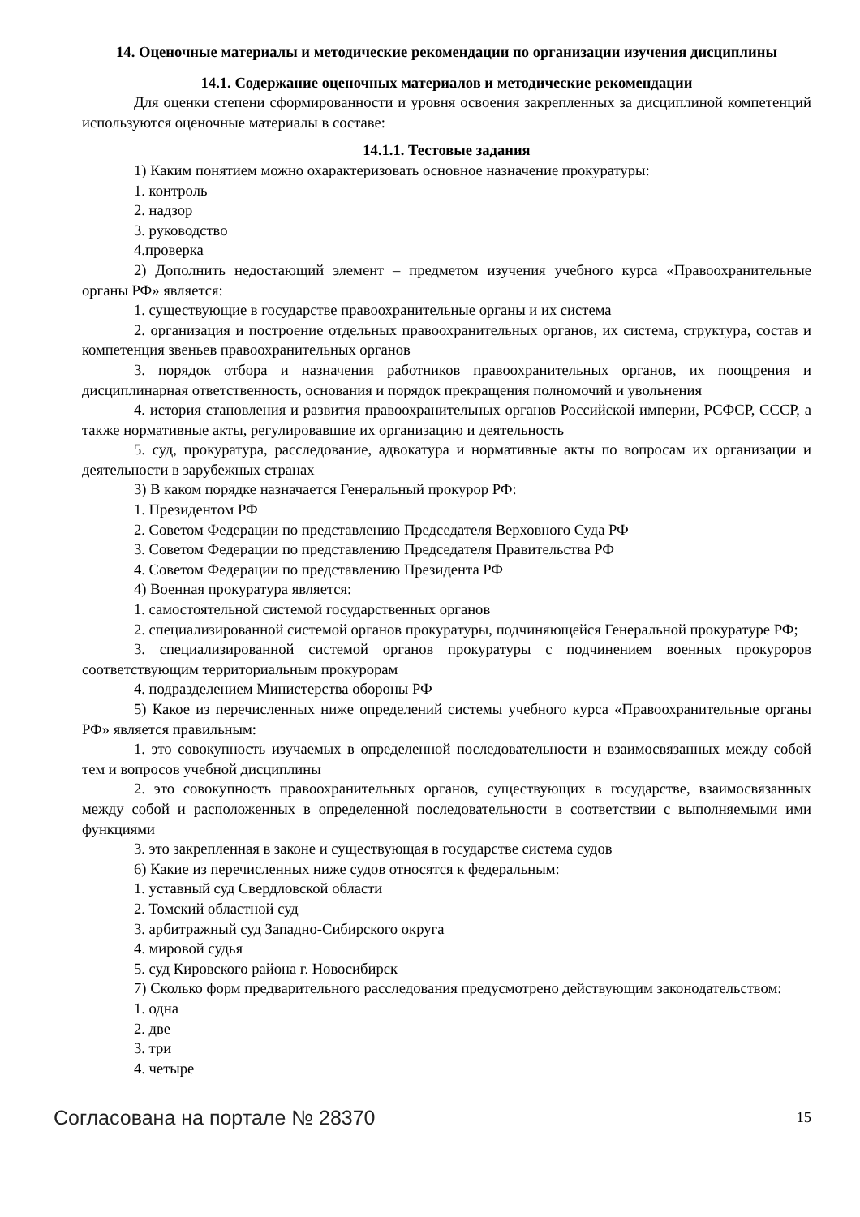14. Оценочные материалы и методические рекомендации по организации изучения дисциплины
14.1. Содержание оценочных материалов и методические рекомендации
Для оценки степени сформированности и уровня освоения закрепленных за дисциплиной компетенций используются оценочные материалы в составе:
14.1.1. Тестовые задания
1) Каким понятием можно охарактеризовать основное назначение прокуратуры:
1. контроль
2. надзор
3. руководство
4.проверка
2) Дополнить недостающий элемент – предметом изучения учебного курса «Правоохранительные органы РФ» является:
1. существующие в государстве правоохранительные органы и их система
2. организация и построение отдельных правоохранительных органов, их система, структура, состав и компетенция звеньев правоохранительных органов
3. порядок отбора и назначения работников правоохранительных органов, их поощрения и дисциплинарная ответственность, основания и порядок прекращения полномочий и увольнения
4. история становления и развития правоохранительных органов Российской империи, РСФСР, СССР, а также нормативные акты, регулировавшие их организацию и деятельность
5. суд, прокуратура, расследование, адвокатура и нормативные акты по вопросам их организации и деятельности в зарубежных странах
3) В каком порядке назначается Генеральный прокурор РФ:
1. Президентом РФ
2. Советом Федерации по представлению Председателя Верховного Суда РФ
3. Советом Федерации по представлению Председателя Правительства РФ
4. Советом Федерации по представлению Президента РФ
4) Военная прокуратура является:
1. самостоятельной системой государственных органов
2. специализированной системой органов прокуратуры, подчиняющейся Генеральной прокуратуре РФ;
3. специализированной системой органов прокуратуры с подчинением военных прокуроров соответствующим территориальным прокурорам
4. подразделением Министерства обороны РФ
5) Какое из перечисленных ниже определений системы учебного курса «Правоохранительные органы РФ» является правильным:
1. это совокупность изучаемых в определенной последовательности и взаимосвязанных между собой тем и вопросов учебной дисциплины
2. это совокупность правоохранительных органов, существующих в государстве, взаимосвязанных между собой и расположенных в определенной последовательности в соответствии с выполняемыми ими функциями
3. это закрепленная в законе и существующая в государстве система судов
6) Какие из перечисленных ниже судов относятся к федеральным:
1. уставный суд Свердловской области
2. Томский областной суд
3. арбитражный суд Западно-Сибирского округа
4. мировой судья
5. суд Кировского района г. Новосибирск
7) Сколько форм предварительного расследования предусмотрено действующим законодательством:
1. одна
2. две
3. три
4. четыре
Согласована на портале № 28370 15